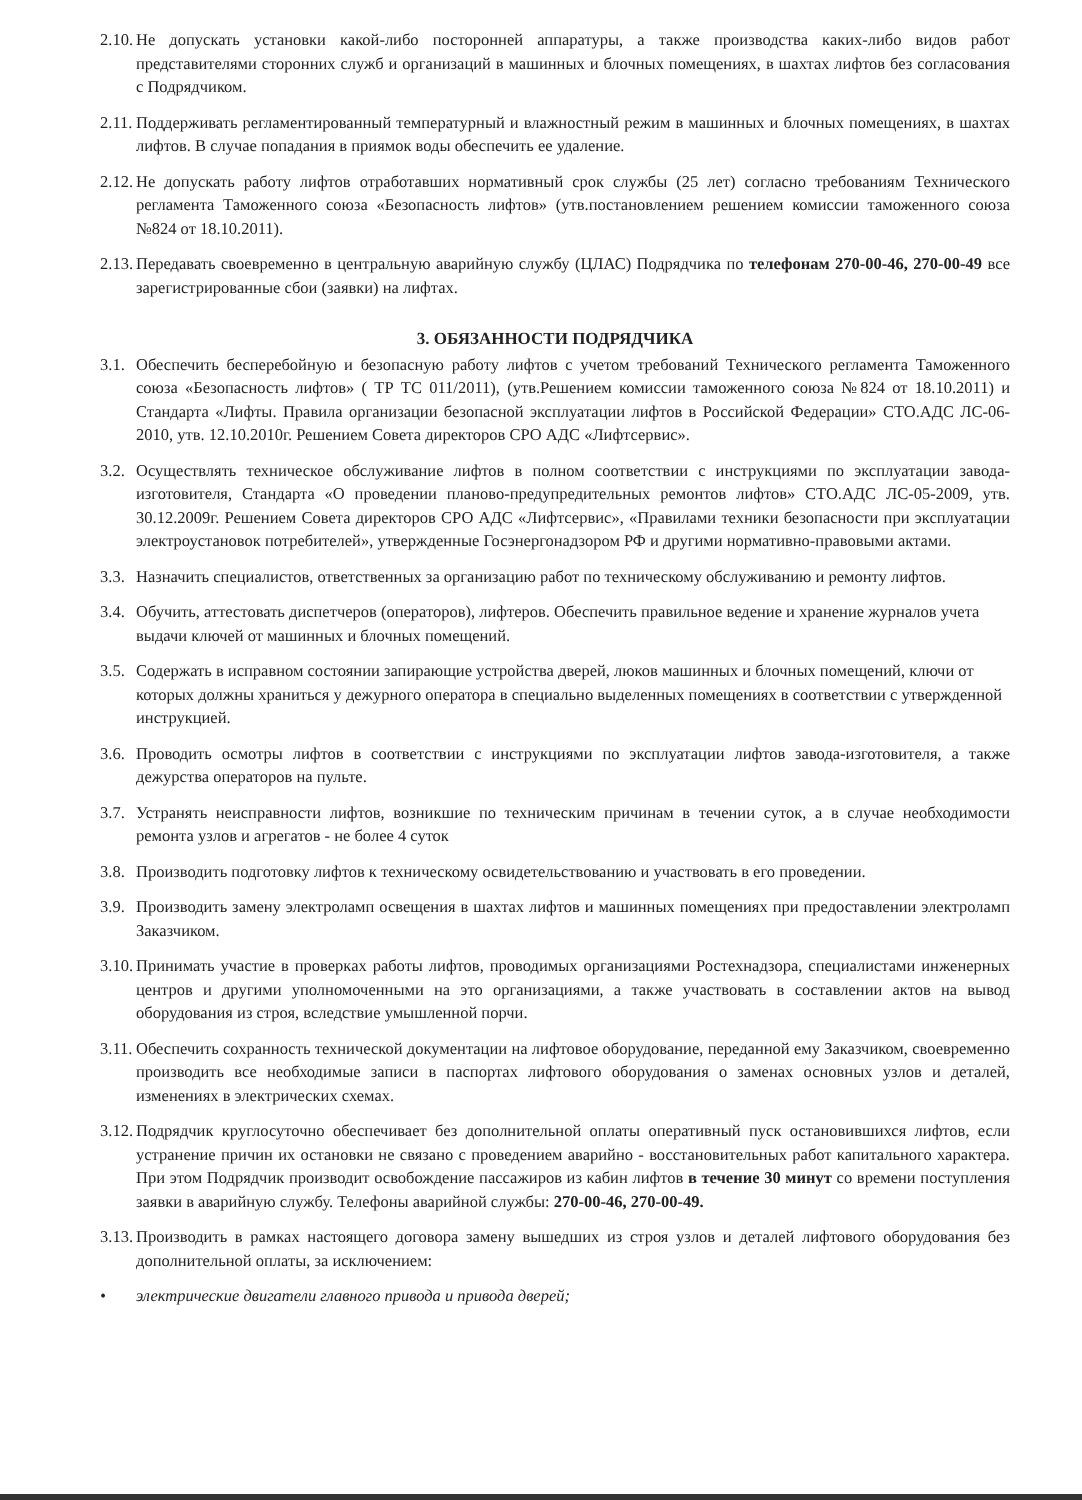2.10. Не допускать установки какой-либо посторонней аппаратуры, а также производства каких-либо видов работ представителями сторонних служб и организаций в машинных и блочных помещениях, в шахтах лифтов без согласования с Подрядчиком.
2.11. Поддерживать регламентированный температурный и влажностный режим в машинных и блочных помещениях, в шахтах лифтов. В случае попадания в приямок воды обеспечить ее удаление.
2.12. Не допускать работу лифтов отработавших нормативный срок службы (25 лет) согласно требованиям Технического регламента Таможенного союза «Безопасность лифтов» (утв.постановлением решением комиссии таможенного союза №824 от 18.10.2011).
2.13. Передавать своевременно в центральную аварийную службу (ЦЛАС) Подрядчика по телефонам 270-00-46, 270-00-49 все зарегистрированные сбои (заявки) на лифтах.
3. ОБЯЗАННОСТИ ПОДРЯДЧИКА
3.1. Обеспечить бесперебойную и безопасную работу лифтов с учетом требований Технического регламента Таможенного союза «Безопасность лифтов» ( ТР ТС 011/2011), (утв.Решением комиссии таможенного союза №824 от 18.10.2011) и Стандарта «Лифты. Правила организации безопасной эксплуатации лифтов в Российской Федерации» СТО.АДС ЛС-06-2010, утв. 12.10.2010г. Решением Совета директоров СРО АДС «Лифтсервис».
3.2. Осуществлять техническое обслуживание лифтов в полном соответствии с инструкциями по эксплуатации завода-изготовителя, Стандарта «О проведении планово-предупредительных ремонтов лифтов» СТО.АДС ЛС-05-2009, утв. 30.12.2009г. Решением Совета директоров СРО АДС «Лифтсервис», «Правилами техники безопасности при эксплуатации электроустановок потребителей», утвержденные Госэнергонадзором РФ и другими нормативно-правовыми актами.
3.3. Назначить специалистов, ответственных за организацию работ по техническому обслуживанию и ремонту лифтов.
3.4. Обучить, аттестовать диспетчеров (операторов), лифтеров. Обеспечить правильное ведение и хранение журналов учета выдачи ключей от машинных и блочных помещений.
3.5. Содержать в исправном состоянии запирающие устройства дверей, люков машинных и блочных помещений, ключи от которых должны храниться у дежурного оператора в специально выделенных помещениях в соответствии с утвержденной инструкцией.
3.6. Проводить осмотры лифтов в соответствии с инструкциями по эксплуатации лифтов завода-изготовителя, а также дежурства операторов на пульте.
3.7. Устранять неисправности лифтов, возникшие по техническим причинам в течении суток, а в случае необходимости ремонта узлов и агрегатов - не более 4 суток
3.8. Производить подготовку лифтов к техническому освидетельствованию и участвовать в его проведении.
3.9. Производить замену электроламп освещения в шахтах лифтов и машинных помещениях при предоставлении электроламп Заказчиком.
3.10. Принимать участие в проверках работы лифтов, проводимых организациями Ростехнадзора, специалистами инженерных центров и другими уполномоченными на это организациями, а также участвовать в составлении актов на вывод оборудования из строя, вследствие умышленной порчи.
3.11. Обеспечить сохранность технической документации на лифтовое оборудование, переданной ему Заказчиком, своевременно производить все необходимые записи в паспортах лифтового оборудования о заменах основных узлов и деталей, изменениях в электрических схемах.
3.12. Подрядчик круглосуточно обеспечивает без дополнительной оплаты оперативный пуск остановившихся лифтов, если устранение причин их остановки не связано с проведением аварийно - восстановительных работ капитального характера. При этом Подрядчик производит освобождение пассажиров из кабин лифтов в течение 30 минут со времени поступления заявки в аварийную службу. Телефоны аварийной службы: 270-00-46, 270-00-49.
3.13. Производить в рамках настоящего договора замену вышедших из строя узлов и деталей лифтового оборудования без дополнительной оплаты, за исключением:
• электрические двигатели главного привода и привода дверей;